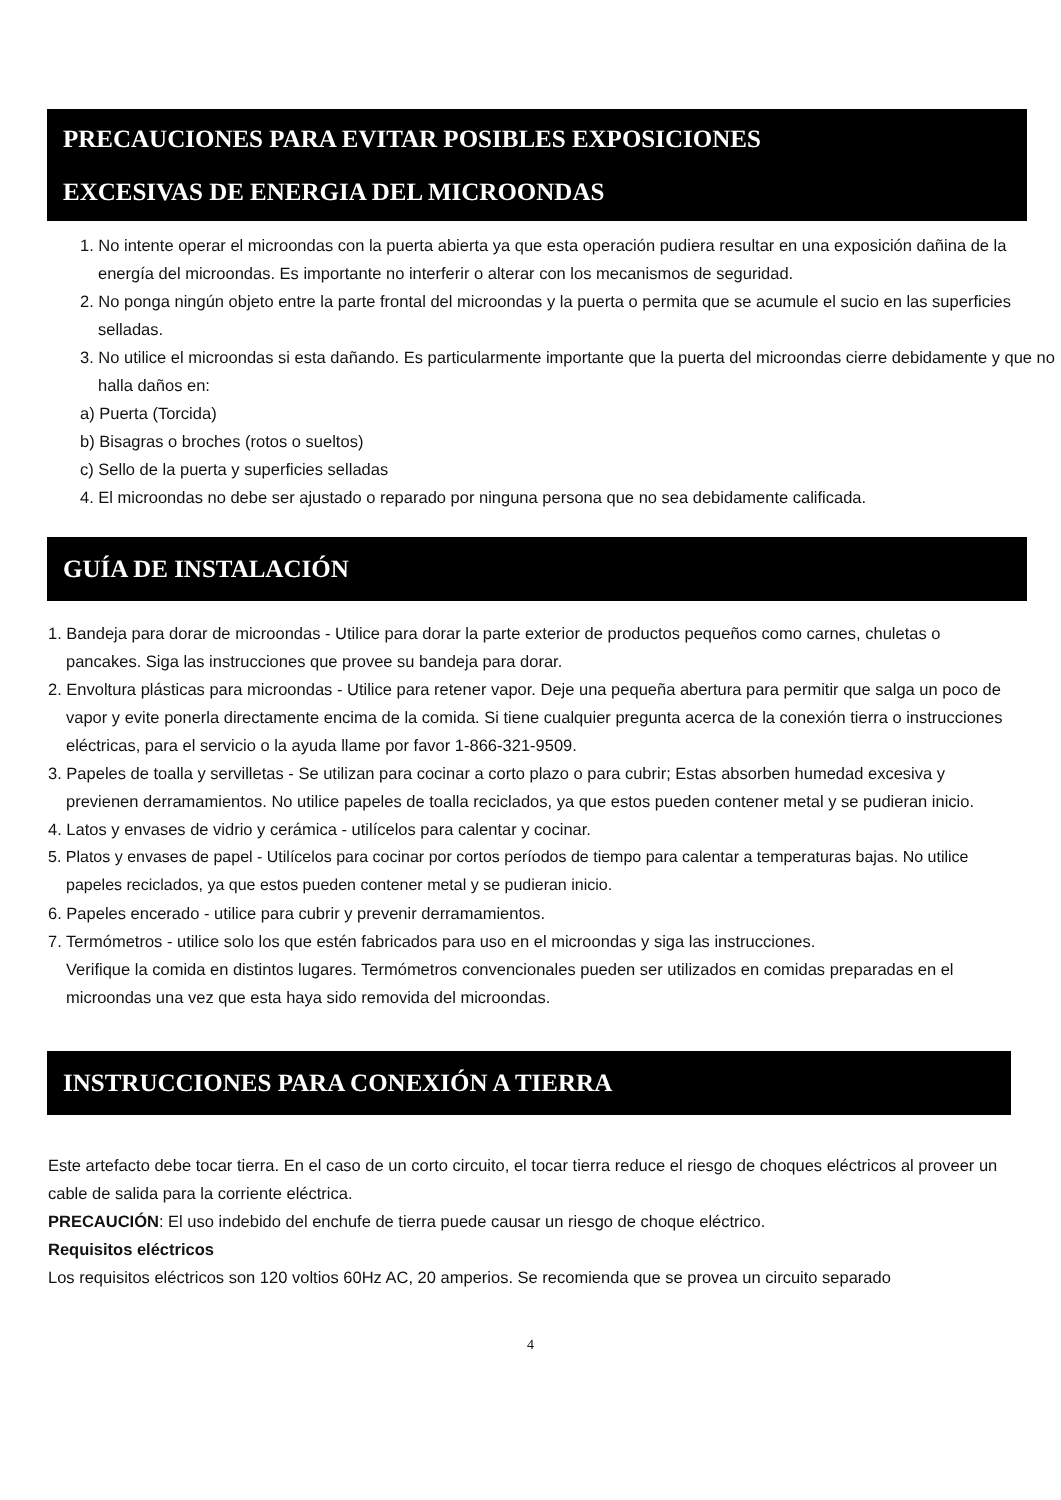PRECAUCIONES PARA EVITAR POSIBLES EXPOSICIONES
EXCESIVAS DE ENERGIA DEL MICROONDAS
1. No intente operar el microondas con la puerta abierta ya que esta operación pudiera resultar en una exposición dañina de la energía del microondas. Es importante no interferir o alterar con los mecanismos de seguridad.
2. No ponga ningún objeto entre la parte frontal del microondas y la puerta o permita que se acumule el sucio en las superficies selladas.
3. No utilice el microondas si esta dañando. Es particularmente importante que la puerta del microondas cierre debidamente y que no halla daños en:
a) Puerta (Torcida)
b) Bisagras o broches (rotos o sueltos)
c) Sello de la puerta y superficies selladas
4. El microondas no debe ser ajustado o reparado por ninguna persona que no sea debidamente calificada.
GUÍA DE INSTALACIÓN
1. Bandeja para dorar de microondas - Utilice para dorar la parte exterior de productos pequeños como carnes, chuletas o pancakes. Siga las instrucciones que provee su bandeja para dorar.
2. Envoltura plásticas para microondas - Utilice para retener vapor. Deje una pequeña abertura para permitir que salga un poco de vapor y evite ponerla directamente encima de la comida. Si tiene cualquier pregunta acerca de la conexión tierra o instrucciones eléctricas, para el servicio o la ayuda llame por favor 1-866-321-9509.
3. Papeles de toalla y servilletas - Se utilizan para cocinar a corto plazo o para cubrir; Estas absorben humedad excesiva y previenen derramamientos. No utilice papeles de toalla reciclados, ya que estos pueden contener metal y se pudieran inicio.
4. Latos y envases de vidrio y cerámica - utilícelos para calentar y cocinar.
5. Platos y envases de papel - Utilícelos para cocinar por cortos períodos de tiempo para calentar a temperaturas bajas. No utilice papeles reciclados, ya que estos pueden contener metal y se pudieran inicio.
6. Papeles encerado - utilice para cubrir y prevenir derramamientos.
7. Termómetros - utilice solo los que estén fabricados para uso en el microondas y siga las instrucciones.
Verifique la comida en distintos lugares. Termómetros convencionales pueden ser utilizados en comidas preparadas en el microondas una vez que esta haya sido removida del microondas.
INSTRUCCIONES PARA CONEXIÓN A TIERRA
Este artefacto debe tocar tierra. En el caso de un corto circuito, el tocar tierra reduce el riesgo de choques eléctricos al proveer un cable de salida para la corriente eléctrica.
PRECAUCIÓN: El uso indebido del enchufe de tierra puede causar un riesgo de choque eléctrico.
Requisitos eléctricos
Los requisitos eléctricos son 120 voltios 60Hz AC, 20 amperios. Se recomienda que se provea un circuito separado
4